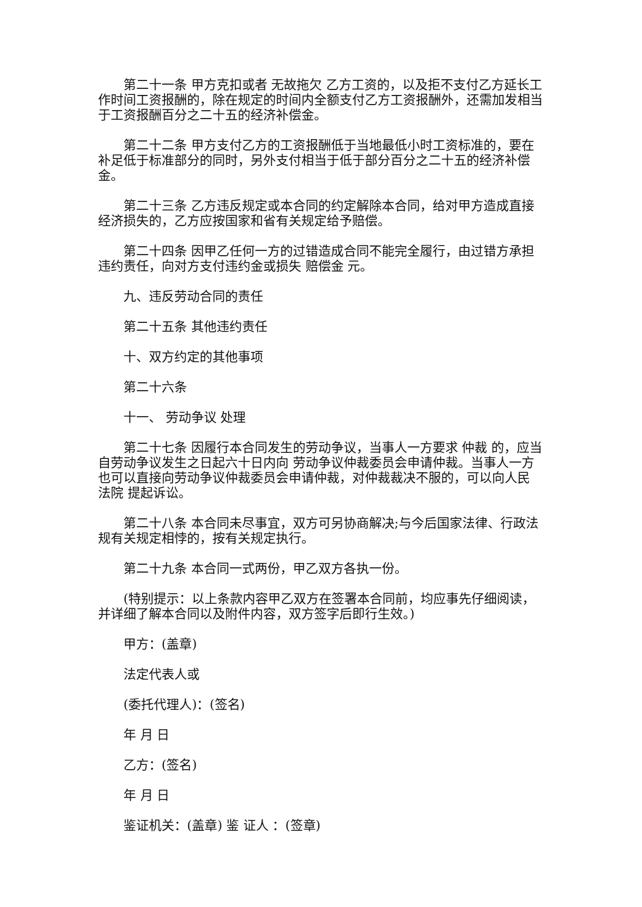第二十一条 甲方克扣或者 无故拖欠 乙方工资的，以及拒不支付乙方延长工作时间工资报酬的，除在规定的时间内全额支付乙方工资报酬外，还需加发相当于工资报酬百分之二十五的经济补偿金。
第二十二条 甲方支付乙方的工资报酬低于当地最低小时工资标准的，要在补足低于标准部分的同时，另外支付相当于低于部分百分之二十五的经济补偿金。
第二十三条 乙方违反规定或本合同的约定解除本合同，给对甲方造成直接经济损失的，乙方应按国家和省有关规定给予赔偿。
第二十四条 因甲乙任何一方的过错造成合同不能完全履行，由过错方承担违约责任，向对方支付违约金或损失 赔偿金 元。
九、违反劳动合同的责任
第二十五条 其他违约责任
十、双方约定的其他事项
第二十六条
十一、 劳动争议 处理
第二十七条 因履行本合同发生的劳动争议，当事人一方要求 仲裁 的，应当自劳动争议发生之日起六十日内向 劳动争议仲裁委员会申请仲裁。当事人一方也可以直接向劳动争议仲裁委员会申请仲裁，对仲裁裁决不服的，可以向人民 法院 提起诉讼。
第二十八条 本合同未尽事宜，双方可另协商解决;与今后国家法律、行政法规有关规定相悖的，按有关规定执行。
第二十九条 本合同一式两份，甲乙双方各执一份。
(特别提示：以上条款内容甲乙双方在签署本合同前，均应事先仔细阅读，并详细了解本合同以及附件内容，双方签字后即行生效。)
甲方：(盖章)
法定代表人或
(委托代理人)：(签名)
年 月 日
乙方：(签名)
年 月 日
鉴证机关：(盖章) 鉴 证人 ：(签章)